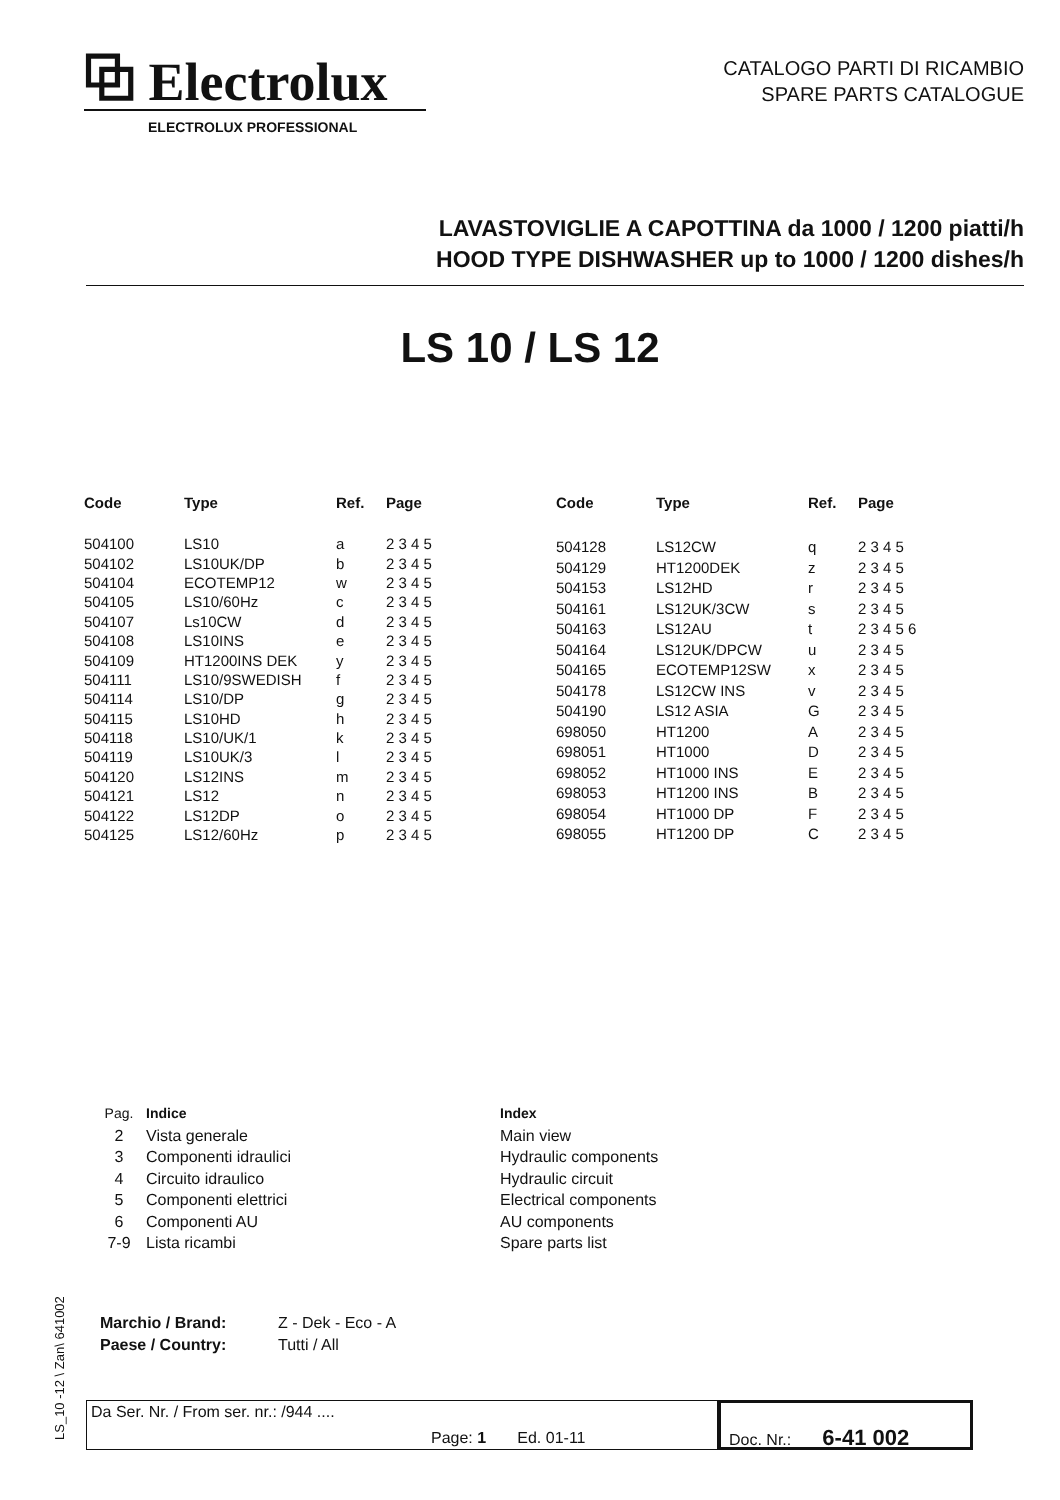⧉ Electrolux
ELECTROLUX PROFESSIONAL
CATALOGO PARTI DI RICAMBIO
SPARE PARTS CATALOGUE
LAVASTOVIGLIE A CAPOTTINA da 1000 / 1200 piatti/h
HOOD TYPE DISHWASHER up to 1000 / 1200 dishes/h
LS 10 / LS 12
| Code | Type | Ref. | Page |
| --- | --- | --- | --- |
| 504100 | LS10 | a | 2 3 4 5 |
| 504102 | LS10UK/DP | b | 2 3 4 5 |
| 504104 | ECOTEMP12 | w | 2 3 4 5 |
| 504105 | LS10/60Hz | c | 2 3 4 5 |
| 504107 | Ls10CW | d | 2 3 4 5 |
| 504108 | LS10INS | e | 2 3 4 5 |
| 504109 | HT1200INS DEK | y | 2 3 4 5 |
| 504111 | LS10/9SWEDISH | f | 2 3 4 5 |
| 504114 | LS10/DP | g | 2 3 4 5 |
| 504115 | LS10HD | h | 2 3 4 5 |
| 504118 | LS10/UK/1 | k | 2 3 4 5 |
| 504119 | LS10UK/3 | l | 2 3 4 5 |
| 504120 | LS12INS | m | 2 3 4 5 |
| 504121 | LS12 | n | 2 3 4 5 |
| 504122 | LS12DP | o | 2 3 4 5 |
| 504125 | LS12/60Hz | p | 2 3 4 5 |
| Code | Type | Ref. | Page |
| --- | --- | --- | --- |
| 504128 | LS12CW | q | 2 3 4 5 |
| 504129 | HT1200DEK | z | 2 3 4 5 |
| 504153 | LS12HD | r | 2 3 4 5 |
| 504161 | LS12UK/3CW | s | 2 3 4 5 |
| 504163 | LS12AU | t | 2 3 4 5 6 |
| 504164 | LS12UK/DPCW | u | 2 3 4 5 |
| 504165 | ECOTEMP12SW | x | 2 3 4 5 |
| 504178 | LS12CW INS | v | 2 3 4 5 |
| 504190 | LS12 ASIA | G | 2 3 4 5 |
| 698050 | HT1200 | A | 2 3 4 5 |
| 698051 | HT1000 | D | 2 3 4 5 |
| 698052 | HT1000 INS | E | 2 3 4 5 |
| 698053 | HT1200 INS | B | 2 3 4 5 |
| 698054 | HT1000 DP | F | 2 3 4 5 |
| 698055 | HT1200 DP | C | 2 3 4 5 |
Pag.
2
3
4
5
6
7-9
Indice
Vista generale
Componenti idraulici
Circuito idraulico
Componenti elettrici
Componenti AU
Lista ricambi
Index
Main view
Hydraulic components
Hydraulic circuit
Electrical components
AU components
Spare parts list
Marchio / Brand: Z - Dek - Eco - A
Paese / Country: Tutti / All
LS_10 -12 \ Zan\ 641002
Da Ser. Nr. / From ser. nr.: /944 ....
Page: 1 Ed. 01-11
Doc. Nr.: 6-41 002